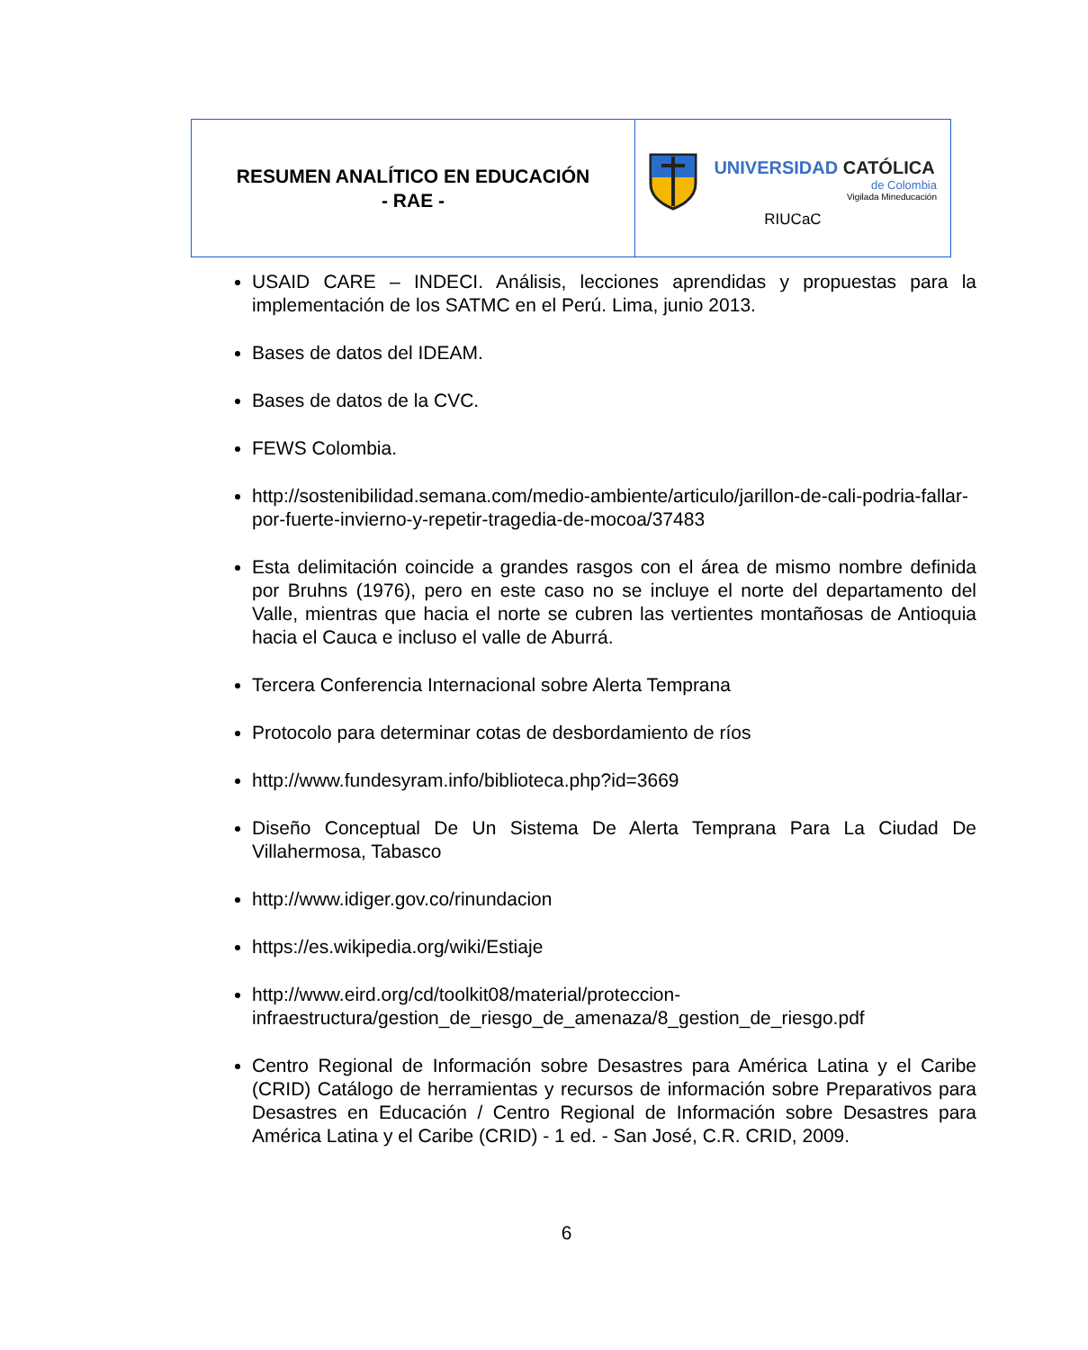| RESUMEN ANALÍTICO EN EDUCACIÓN - RAE - | UNIVERSIDAD CATÓLICA de Colombia Vigilada Mineducación RIUCaC |
USAID CARE – INDECI. Análisis, lecciones aprendidas y propuestas para la implementación de los SATMC en el Perú. Lima, junio 2013.
Bases de datos del IDEAM.
Bases de datos de la CVC.
FEWS Colombia.
http://sostenibilidad.semana.com/medio-ambiente/articulo/jarillon-de-cali-podria-fallar-por-fuerte-invierno-y-repetir-tragedia-de-mocoa/37483
Esta delimitación coincide a grandes rasgos con el área de mismo nombre definida por Bruhns (1976), pero en este caso no se incluye el norte del departamento del Valle, mientras que hacia el norte se cubren las vertientes montañosas de Antioquia hacia el Cauca e incluso el valle de Aburrá.
Tercera Conferencia Internacional sobre Alerta Temprana
Protocolo para determinar cotas de desbordamiento de ríos
http://www.fundesyram.info/biblioteca.php?id=3669
Diseño Conceptual De Un Sistema De Alerta Temprana Para La Ciudad De Villahermosa, Tabasco
http://www.idiger.gov.co/rinundacion
https://es.wikipedia.org/wiki/Estiaje
http://www.eird.org/cd/toolkit08/material/proteccion-infraestructura/gestion_de_riesgo_de_amenaza/8_gestion_de_riesgo.pdf
Centro Regional de Información sobre Desastres para América Latina y el Caribe (CRID) Catálogo de herramientas y recursos de información sobre Preparativos para Desastres en Educación / Centro Regional de Información sobre Desastres para América Latina y el Caribe (CRID) - 1 ed. - San José, C.R. CRID, 2009.
6